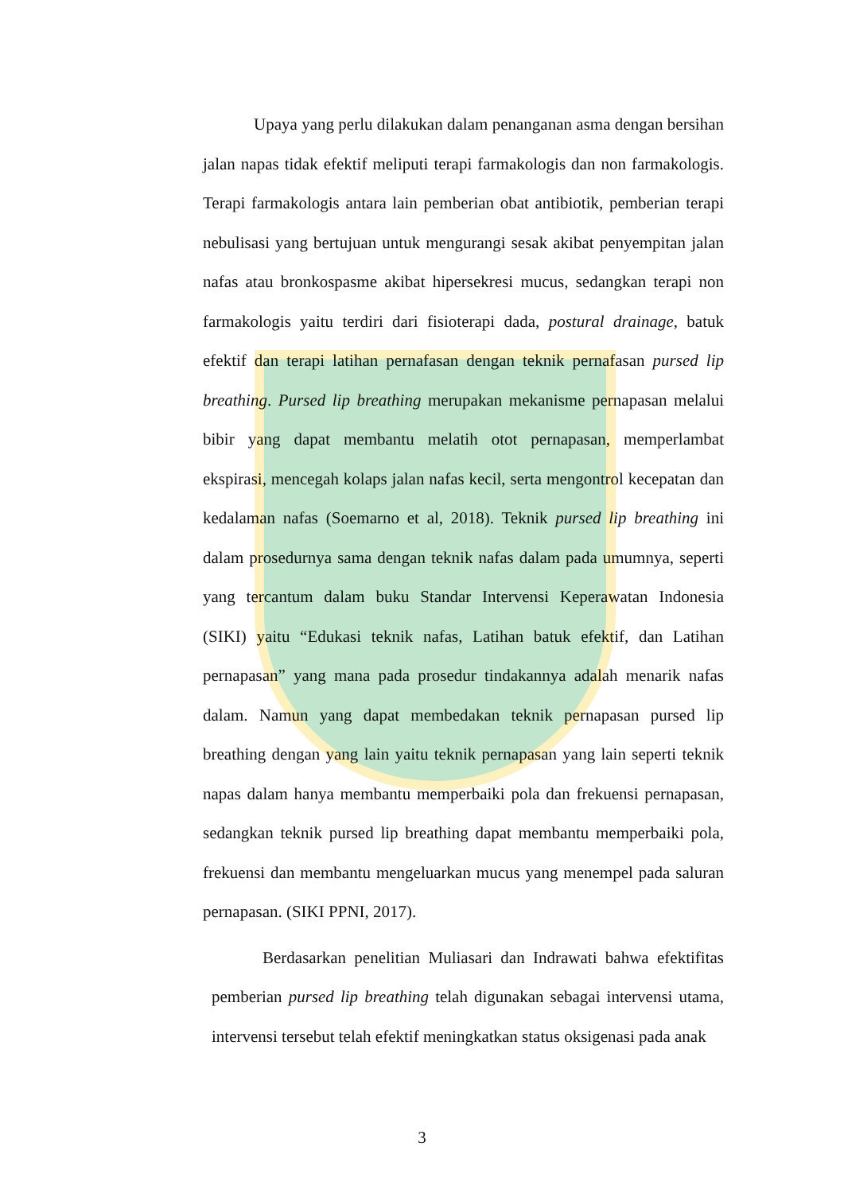Upaya yang perlu dilakukan dalam penanganan asma dengan bersihan jalan napas tidak efektif meliputi terapi farmakologis dan non farmakologis. Terapi farmakologis antara lain pemberian obat antibiotik, pemberian terapi nebulisasi yang bertujuan untuk mengurangi sesak akibat penyempitan jalan nafas atau bronkospasme akibat hipersekresi mucus, sedangkan terapi non farmakologis yaitu terdiri dari fisioterapi dada, postural drainage, batuk efektif dan terapi latihan pernafasan dengan teknik pernafasan pursed lip breathing. Pursed lip breathing merupakan mekanisme pernapasan melalui bibir yang dapat membantu melatih otot pernapasan, memperlambat ekspirasi, mencegah kolaps jalan nafas kecil, serta mengontrol kecepatan dan kedalaman nafas (Soemarno et al, 2018). Teknik pursed lip breathing ini dalam prosedurnya sama dengan teknik nafas dalam pada umumnya, seperti yang tercantum dalam buku Standar Intervensi Keperawatan Indonesia (SIKI) yaitu “Edukasi teknik nafas, Latihan batuk efektif, dan Latihan pernapasan” yang mana pada prosedur tindakannya adalah menarik nafas dalam. Namun yang dapat membedakan teknik pernapasan pursed lip breathing dengan yang lain yaitu teknik pernapasan yang lain seperti teknik napas dalam hanya membantu memperbaiki pola dan frekuensi pernapasan, sedangkan teknik pursed lip breathing dapat membantu memperbaiki pola, frekuensi dan membantu mengeluarkan mucus yang menempel pada saluran pernapasan. (SIKI PPNI, 2017).
Berdasarkan penelitian Muliasari dan Indrawati bahwa efektifitas pemberian pursed lip breathing telah digunakan sebagai intervensi utama, intervensi tersebut telah efektif meningkatkan status oksigenasi pada anak
3